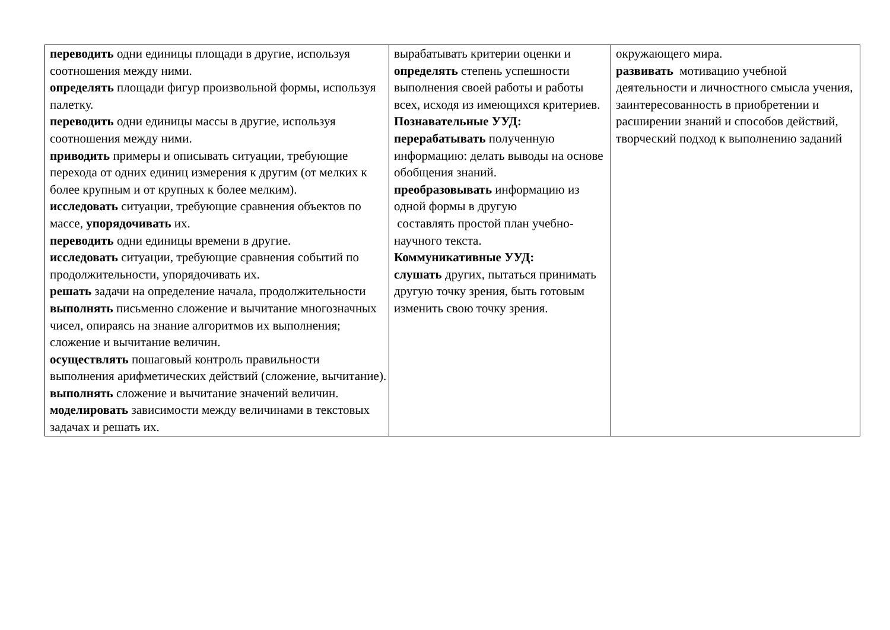| переводить одни единицы площади в другие, используя соотношения между ними. определять площади фигур произвольной формы, используя палетку. переводить одни единицы массы в другие, используя соотношения между ними. приводить примеры и описывать ситуации, требующие перехода от одних единиц измерения к другим (от мелких к более крупным и от крупных к более мелким). исследовать ситуации, требующие сравнения объектов по массе, упорядочивать их. переводить одни единицы времени в другие. исследовать ситуации, требующие сравнения событий по продолжительности, упорядочивать их. решать задачи на определение начала, продолжительности выполнять письменно сложение и вычитание многозначных чисел, опираясь на знание алгоритмов их выполнения; сложение и вычитание величин. осуществлять пошаговый контроль правильности выполнения арифметических действий (сложение, вычитание). выполнять сложение и вычитание значений величин. моделировать зависимости между величинами в текстовых задачах и решать их. | вырабатывать критерии оценки и определять степень успешности выполнения своей работы и работы всех, исходя из имеющихся критериев. Познавательные УУД: перерабатывать полученную информацию: делать выводы на основе обобщения знаний. преобразовывать информацию из одной формы в другую составлять простой план учебно-научного текста. Коммуникативные УУД: слушать других, пытаться принимать другую точку зрения, быть готовым изменить свою точку зрения. | окружающего мира. развивать мотивацию учебной деятельности и личностного смысла учения, заинтересованность в приобретении и расширении знаний и способов действий, творческий подход к выполнению заданий |